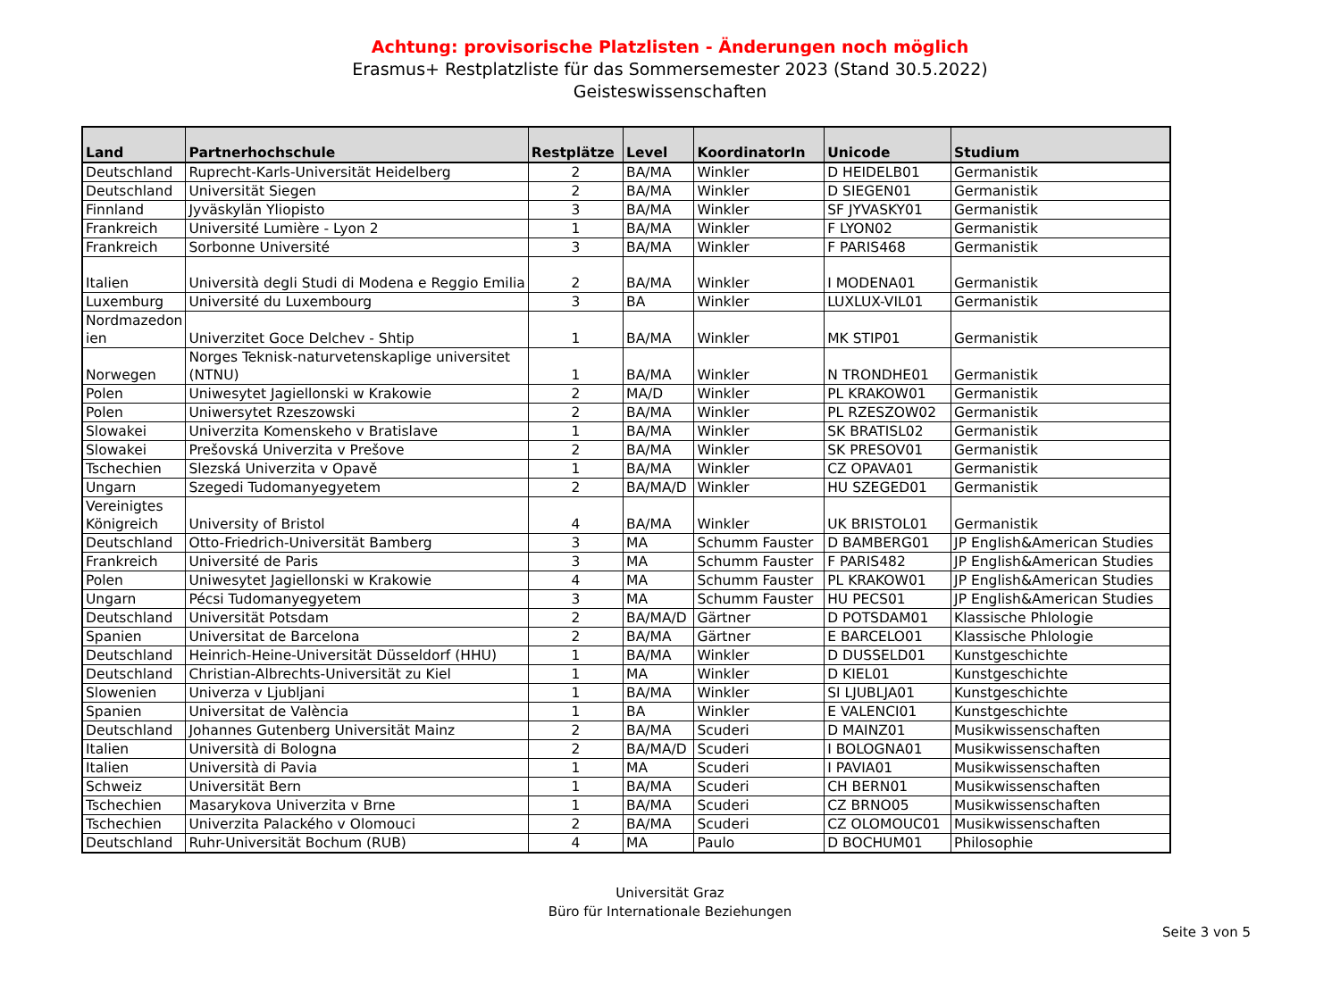Achtung: provisorische Platzlisten - Änderungen noch möglich
Erasmus+ Restplatzliste für das Sommersemester 2023 (Stand 30.5.2022)
Geisteswissenschaften
| Land | Partnerhochschule | Restplätze | Level | KoordinatorIn | Unicode | Studium |
| --- | --- | --- | --- | --- | --- | --- |
| Deutschland | Ruprecht-Karls-Universität Heidelberg | 2 | BA/MA | Winkler | D HEIDELB01 | Germanistik |
| Deutschland | Universität Siegen | 2 | BA/MA | Winkler | D SIEGEN01 | Germanistik |
| Finnland | Jyväskylän Yliopisto | 3 | BA/MA | Winkler | SF JYVASKY01 | Germanistik |
| Frankreich | Université Lumière - Lyon 2 | 1 | BA/MA | Winkler | F LYON02 | Germanistik |
| Frankreich | Sorbonne Université | 3 | BA/MA | Winkler | F PARIS468 | Germanistik |
| Italien | Università degli Studi di Modena e Reggio Emilia | 2 | BA/MA | Winkler | I MODENA01 | Germanistik |
| Luxemburg | Université du Luxembourg | 3 | BA | Winkler | LUXLUX-VIL01 | Germanistik |
| Nordmazedon ien | Univerzitet Goce Delchev - Shtip | 1 | BA/MA | Winkler | MK STIP01 | Germanistik |
| Norwegen | Norges Teknisk-naturvetenskaplige universitet (NTNU) | 1 | BA/MA | Winkler | N TRONDHE01 | Germanistik |
| Polen | Uniwesytet Jagiellonski w Krakowie | 2 | MA/D | Winkler | PL KRAKOW01 | Germanistik |
| Polen | Uniwersytet Rzeszowski | 2 | BA/MA | Winkler | PL RZESZOW02 | Germanistik |
| Slowakei | Univerzita Komenskeho v Bratislave | 1 | BA/MA | Winkler | SK BRATISL02 | Germanistik |
| Slowakei | Prešovská Univerzita v Prešove | 2 | BA/MA | Winkler | SK PRESOV01 | Germanistik |
| Tschechien | Slezská Univerzita v Opavě | 1 | BA/MA | Winkler | CZ OPAVA01 | Germanistik |
| Ungarn | Szegedi Tudomanyegyetem | 2 | BA/MA/D | Winkler | HU SZEGED01 | Germanistik |
| Vereinigtes Königreich | University of Bristol | 4 | BA/MA | Winkler | UK BRISTOL01 | Germanistik |
| Deutschland | Otto-Friedrich-Universität Bamberg | 3 | MA | Schumm Fauster | D BAMBERG01 | JP English&American Studies |
| Frankreich | Université de Paris | 3 | MA | Schumm Fauster | F PARIS482 | JP English&American Studies |
| Polen | Uniwesytet Jagiellonski w Krakowie | 4 | MA | Schumm Fauster | PL KRAKOW01 | JP English&American Studies |
| Ungarn | Pécsi Tudomanyegyetem | 3 | MA | Schumm Fauster | HU PECS01 | JP English&American Studies |
| Deutschland | Universität Potsdam | 2 | BA/MA/D | Gärtner | D POTSDAM01 | Klassische Phlologie |
| Spanien | Universitat de Barcelona | 2 | BA/MA | Gärtner | E BARCELO01 | Klassische Phlologie |
| Deutschland | Heinrich-Heine-Universität Düsseldorf (HHU) | 1 | BA/MA | Winkler | D DUSSELD01 | Kunstgeschichte |
| Deutschland | Christian-Albrechts-Universität zu Kiel | 1 | MA | Winkler | D KIEL01 | Kunstgeschichte |
| Slowenien | Univerza v Ljubljani | 1 | BA/MA | Winkler | SI LJUBLJA01 | Kunstgeschichte |
| Spanien | Universitat de València | 1 | BA | Winkler | E VALENCI01 | Kunstgeschichte |
| Deutschland | Johannes Gutenberg Universität Mainz | 2 | BA/MA | Scuderi | D MAINZ01 | Musikwissenschaften |
| Italien | Università di Bologna | 2 | BA/MA/D | Scuderi | I BOLOGNA01 | Musikwissenschaften |
| Italien | Università di Pavia | 1 | MA | Scuderi | I PAVIA01 | Musikwissenschaften |
| Schweiz | Universität Bern | 1 | BA/MA | Scuderi | CH BERN01 | Musikwissenschaften |
| Tschechien | Masarykova Univerzita v Brne | 1 | BA/MA | Scuderi | CZ BRNO05 | Musikwissenschaften |
| Tschechien | Univerzita Palackého v Olomouci | 2 | BA/MA | Scuderi | CZ OLOMOUC01 | Musikwissenschaften |
| Deutschland | Ruhr-Universität Bochum (RUB) | 4 | MA | Paulo | D BOCHUM01 | Philosophie |
Universität Graz
Büro für Internationale Beziehungen
Seite 3 von 5